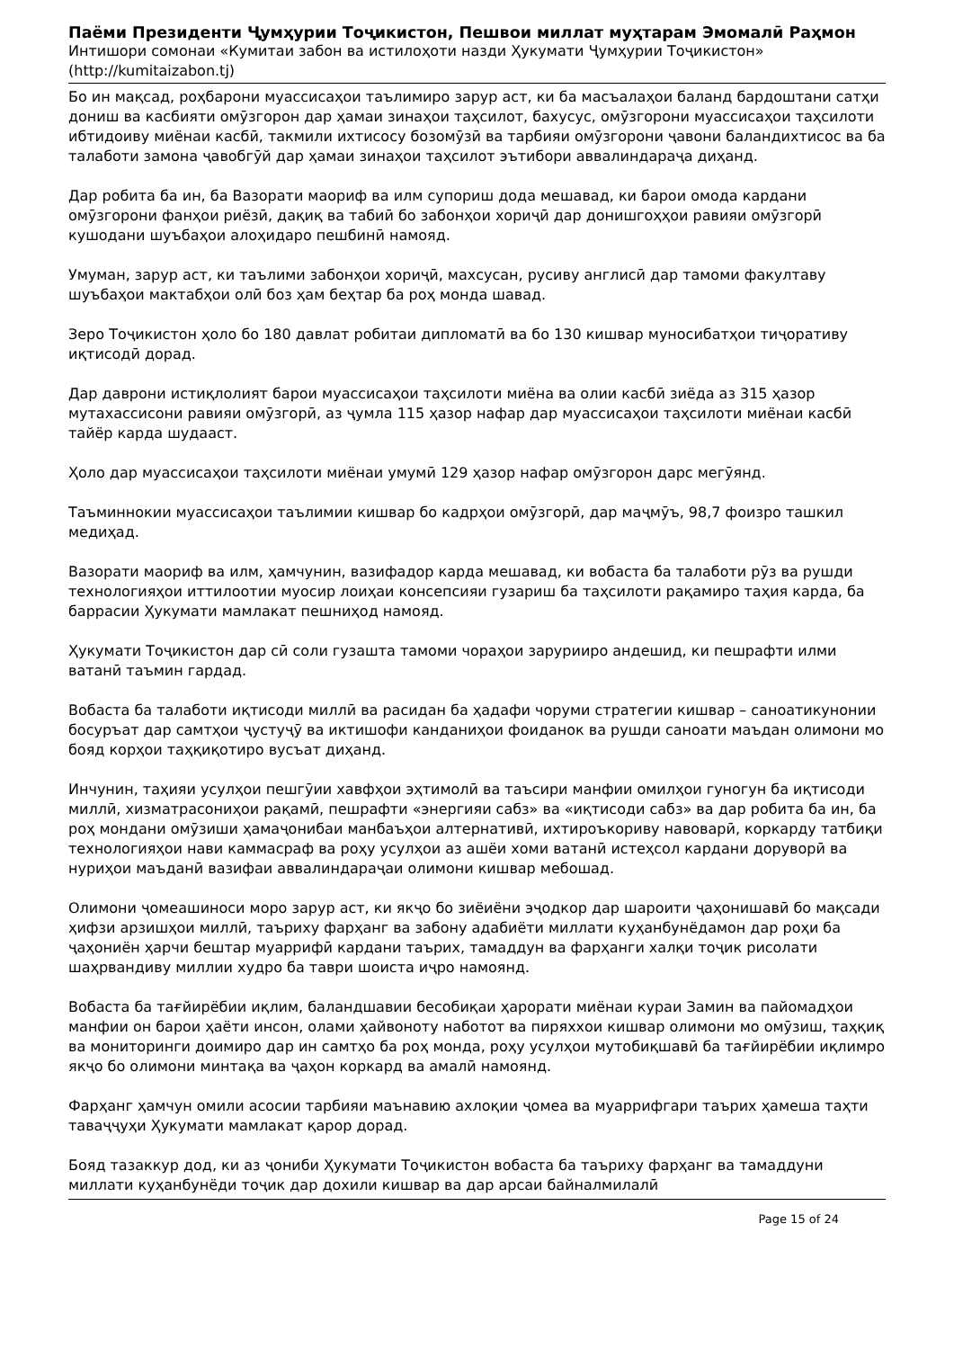Паёми Президенти Ҷумҳурии Тоҷикистон, Пешвои миллат муҳтарам Эмомалӣ Раҳмон
Интишори сомонаи «Кумитаи забон ва истилоҳоти назди Ҳукумати Ҷумҳурии Тоҷикистон»
(http://kumitaizabon.tj)
Бо ин мақсад, роҳбарони муассисаҳои таълимиро зарур аст, ки ба масъалаҳои баланд бардоштани сатҳи дониш ва касбияти омӯзгорон дар ҳамаи зинаҳои таҳсилот, бахусус, омӯзгорони муассисаҳои таҳсилоти ибтидоиву миёнаи касбӣ, такмили ихтисосу бозомӯзӣ ва тарбияи омӯзгорони ҷавони баландихтисос ва ба талаботи замона ҷавобгӯй дар ҳамаи зинаҳои таҳсилот эътибори аввалиндараҷа диҳанд.
Дар робита ба ин, ба Вазорати маориф ва илм супориш дода мешавад, ки барои омода кардани омӯзгорони фанҳои риёзӣ, дақиқ ва табиӣ бо забонҳои хориҷӣ дар донишгоҳҳои равияи омӯзгорӣ кушодани шуъбаҳои алоҳидаро пешбинӣ намояд.
Умуман, зарур аст, ки таълими забонҳои хориҷӣ, махсусан, русиву англисӣ дар тамоми факултаву шуъбаҳои мактабҳои олӣ боз ҳам беҳтар ба роҳ монда шавад.
Зеро Тоҷикистон ҳоло бо 180 давлат робитаи дипломатӣ ва бо 130 кишвар муносибатҳои тиҷоративу иқтисодӣ дорад.
Дар даврони истиқлолият барои муассисаҳои таҳсилоти миёна ва олии касбӣ зиёда аз 315 ҳазор мутахассисони равияи омӯзгорӣ, аз ҷумла 115 ҳазор нафар дар муассисаҳои таҳсилоти миёнаи касбӣ тайёр карда шудааст.
Ҳоло дар муассисаҳои таҳсилоти миёнаи умумӣ 129 ҳазор нафар омӯзгорон дарс мегӯянд.
Таъминнокии муассисаҳои таълимии кишвар бо кадрҳои омӯзгорӣ, дар маҷмӯъ, 98,7 фоизро ташкил медиҳад.
Вазорати маориф ва илм, ҳамчунин, вазифадор карда мешавад, ки вобаста ба талаботи рӯз ва рушди технологияҳои иттилоотии муосир лоиҳаи консепсияи гузариш ба таҳсилоти рақамиро таҳия карда, ба баррасии Ҳукумати мамлакат пешниҳод намояд.
Ҳукумати Тоҷикистон дар сӣ соли гузашта тамоми чораҳои зарурииро андешид, ки пешрафти илми ватанӣ таъмин гардад.
Вобаста ба талаботи иқтисоди миллӣ ва расидан ба ҳадафи чоруми стратегии кишвар – саноатикунонии босуръат дар самтҳои ҷустуҷӯ ва иктишофи канданиҳои фоиданок ва рушди саноати маъдан олимони мо бояд корҳои таҳқиқотиро вусъат диҳанд.
Инчунин, таҳияи усулҳои пешгӯии хавфҳои эҳтимолӣ ва таъсири манфии омилҳои гуногун ба иқтисоди миллӣ, хизматрасониҳои рақамӣ, пешрафти «энергияи сабз» ва «иқтисоди сабз» ва дар робита ба ин, ба роҳ мондани омӯзиши ҳамаҷонибаи манбаъҳои алтернативӣ, ихтироъкориву навоварӣ, коркарду татбиқи технологияҳои нави каммасраф ва роҳу усулҳои аз ашёи хоми ватанӣ истеҳсол кардани доруворӣ ва нуриҳои маъданӣ вазифаи аввалиндараҷаи олимони кишвар мебошад.
Олимони ҷомеашиноси моро зарур аст, ки якҷо бо зиёиёни эҷодкор дар шароити ҷаҳонишавӣ бо мақсади ҳифзи арзишҳои миллӣ, таъриху фарҳанг ва забону адабиёти миллати куҳанбунёдамон дар роҳи ба ҷаҳониён ҳарчи бештар муаррифӣ кардани таърих, тамаддун ва фарҳанги халқи тоҷик рисолати шаҳрвандиву миллии худро ба таври шоиста иҷро намоянд.
Вобаста ба тағйирёбии иқлим, баландшавии бесобиқаи ҳарорати миёнаи кураи Замин ва пайомадҳои манфии он барои ҳаёти инсон, олами ҳайвоноту наботот ва пиряххои кишвар олимони мо омӯзиш, таҳқиқ ва мониторинги доимиро дар ин самтҳо ба роҳ монда, роҳу усулҳои мутобиқшавӣ ба тағйирёбии иқлимро якҷо бо олимони минтақа ва ҷаҳон коркард ва амалӣ намоянд.
Фарҳанг ҳамчун омили асосии тарбияи маънавию ахлоқии ҷомеа ва муаррифгари таърих ҳамеша таҳти таваҷҷуҳи Ҳукумати мамлакат қарор дорад.
Бояд тазаккур дод, ки аз ҷониби Ҳукумати Тоҷикистон вобаста ба таъриху фарҳанг ва тамаддуни миллати куҳанбунёди тоҷик дар дохили кишвар ва дар арсаи байналмилалӣ
Page 15 of 24